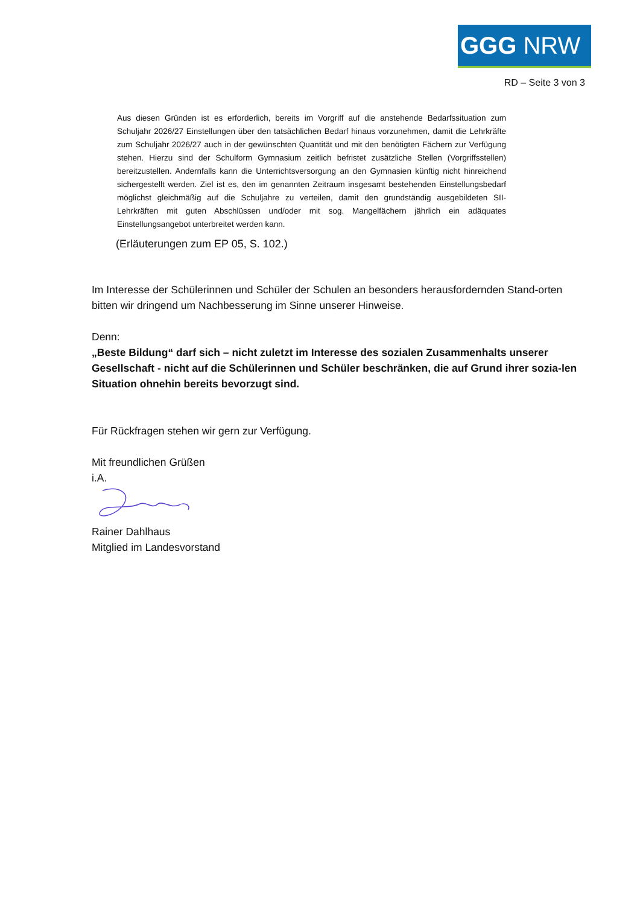GGG NRW
RD – Seite 3 von 3
Aus diesen Gründen ist es erforderlich, bereits im Vorgriff auf die anstehende Bedarfssituation zum Schuljahr 2026/27 Einstellungen über den tatsächlichen Bedarf hinaus vorzunehmen, damit die Lehrkräfte zum Schuljahr 2026/27 auch in der gewünschten Quantität und mit den benötigten Fächern zur Verfügung stehen. Hierzu sind der Schulform Gymnasium zeitlich befristet zusätzliche Stellen (Vorgriffsstellen) bereitzustellen. Andernfalls kann die Unterrichtsversorgung an den Gymnasien künftig nicht hinreichend sichergestellt werden. Ziel ist es, den im genannten Zeitraum insgesamt bestehenden Einstellungsbedarf möglichst gleichmäßig auf die Schuljahre zu verteilen, damit den grundständig ausgebildeten SII-Lehrkräften mit guten Abschlüssen und/oder mit sog. Mangelfächern jährlich ein adäquates Einstellungsangebot unterbreitet werden kann.
(Erläuterungen zum EP 05, S. 102.)
Im Interesse der Schülerinnen und Schüler der Schulen an besonders herausfordernden Stand-orten bitten wir dringend um Nachbesserung im Sinne unserer Hinweise.
Denn:
„Beste Bildung“ darf sich – nicht zuletzt im Interesse des sozialen Zusammenhalts unserer Gesellschaft - nicht auf die Schülerinnen und Schüler beschränken, die auf Grund ihrer sozia-len Situation ohnehin bereits bevorzugt sind.
Für Rückfragen stehen wir gern zur Verfügung.
Mit freundlichen Grüßen
i.A.
Rainer Dahlhaus
Mitglied im Landesvorstand